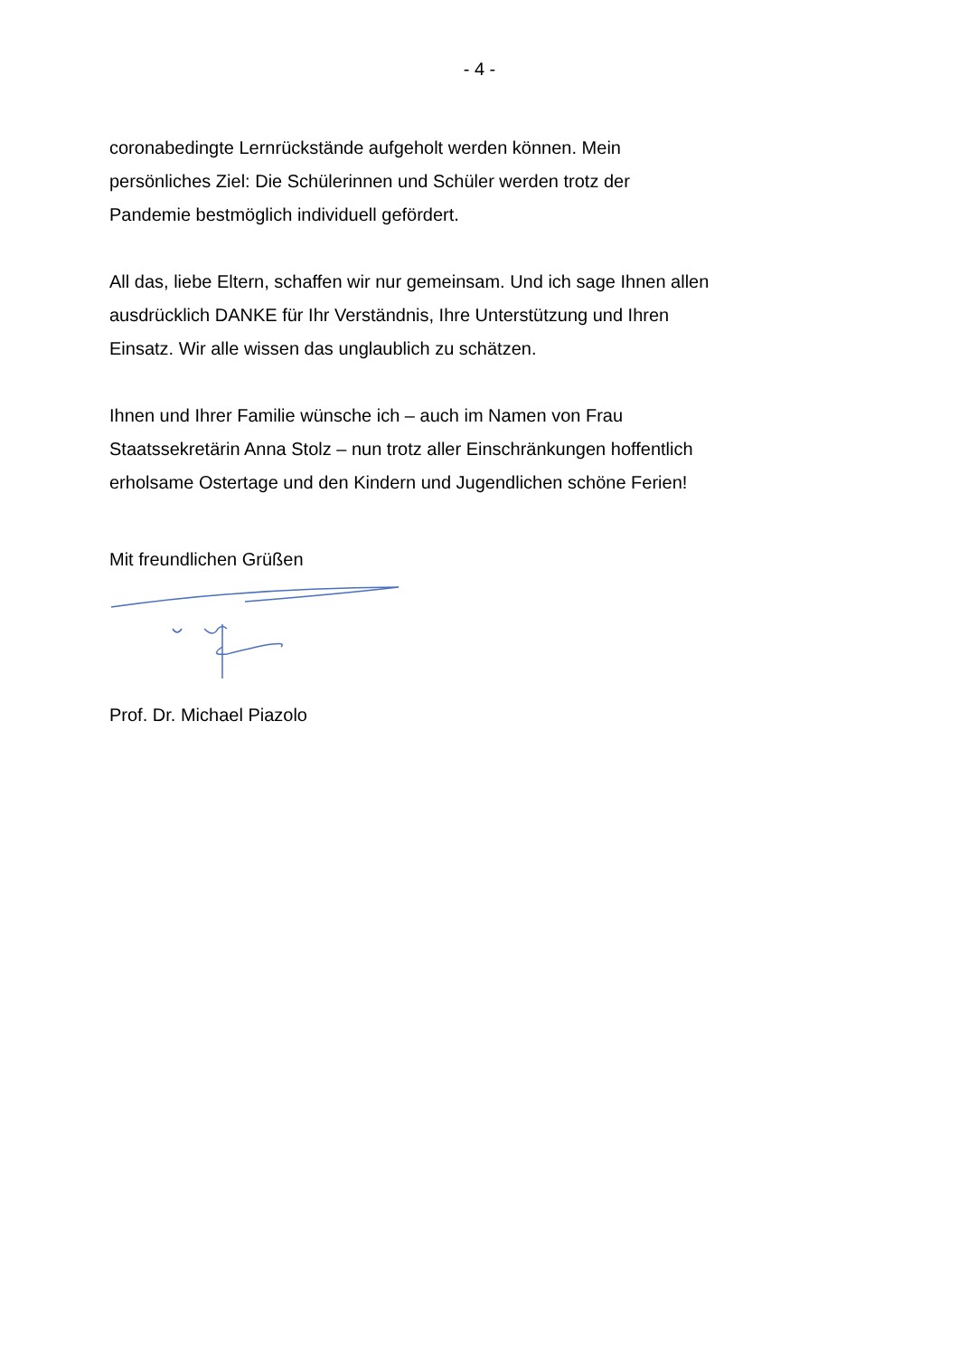- 4 -
coronabedingte Lernrückstände aufgeholt werden können. Mein
persönliches Ziel: Die Schülerinnen und Schüler werden trotz der
Pandemie bestmöglich individuell gefördert.
All das, liebe Eltern, schaffen wir nur gemeinsam. Und ich sage Ihnen allen
ausdrücklich DANKE für Ihr Verständnis, Ihre Unterstützung und Ihren
Einsatz. Wir alle wissen das unglaublich zu schätzen.
Ihnen und Ihrer Familie wünsche ich – auch im Namen von Frau
Staatssekretärin Anna Stolz – nun trotz aller Einschränkungen hoffentlich
erholsame Ostertage und den Kindern und Jugendlichen schöne Ferien!
Mit freundlichen Grüßen
Prof. Dr. Michael Piazolo